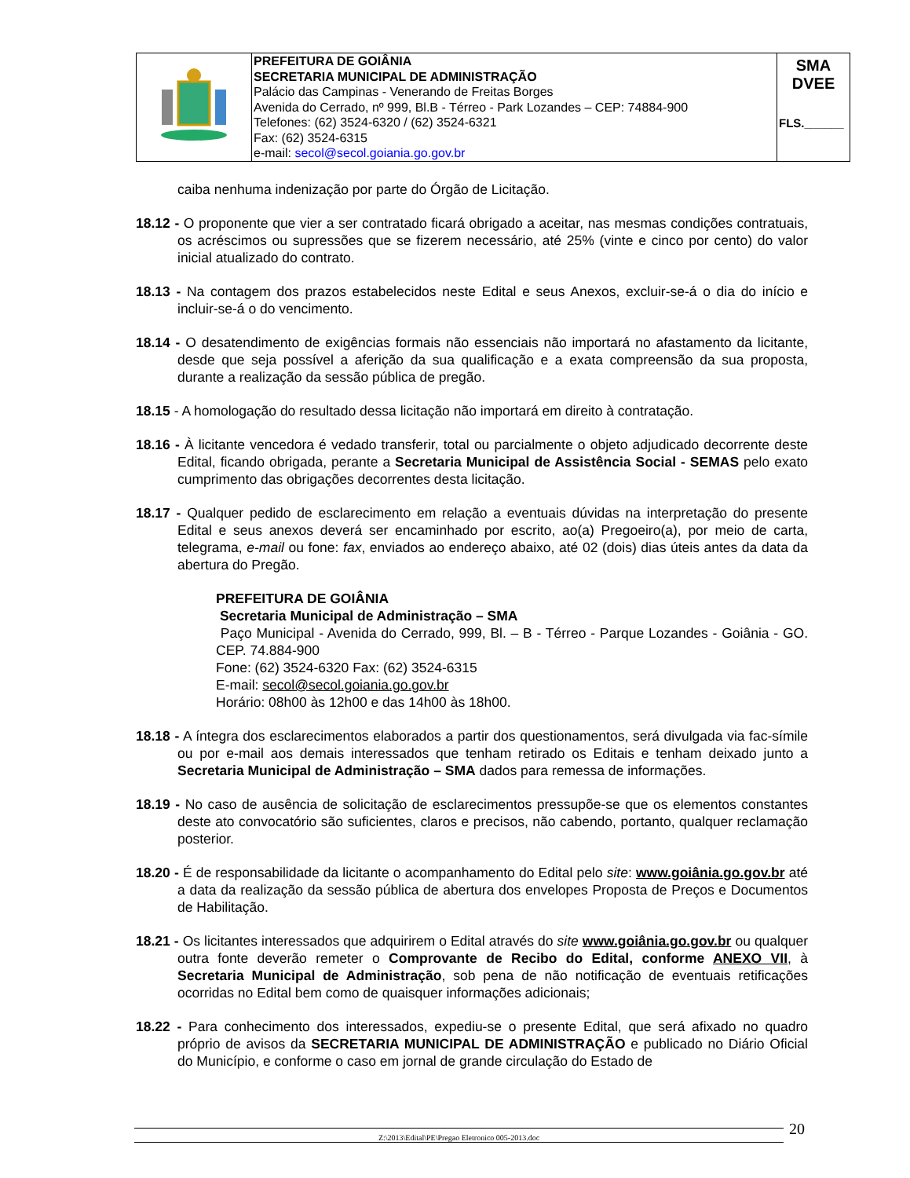| | PREFEITURA DE GOIÂNIA SECRETARIA MUNICIPAL DE ADMINISTRAÇÃO Palácio das Campinas - Venerando de Freitas Borges Avenida do Cerrado, nº 999, Bl.B - Térreo - Park Lozandes – CEP: 74884-900 Telefones: (62) 3524-6320 / (62) 3524-6321 Fax: (62) 3524-6315 e-mail: secol@secol.goiania.go.gov.br | SMA DVEE FLS.______ |
caiba nenhuma indenização por parte do Órgão de Licitação.
18.12 - O proponente que vier a ser contratado ficará obrigado a aceitar, nas mesmas condições contratuais, os acréscimos ou supressões que se fizerem necessário, até 25% (vinte e cinco por cento) do valor inicial atualizado do contrato.
18.13 - Na contagem dos prazos estabelecidos neste Edital e seus Anexos, excluir-se-á o dia do início e incluir-se-á o do vencimento.
18.14 - O desatendimento de exigências formais não essenciais não importará no afastamento da licitante, desde que seja possível a aferição da sua qualificação e a exata compreensão da sua proposta, durante a realização da sessão pública de pregão.
18.15 - A homologação do resultado dessa licitação não importará em direito à contratação.
18.16 - À licitante vencedora é vedado transferir, total ou parcialmente o objeto adjudicado decorrente deste Edital, ficando obrigada, perante a Secretaria Municipal de Assistência Social - SEMAS pelo exato cumprimento das obrigações decorrentes desta licitação.
18.17 - Qualquer pedido de esclarecimento em relação a eventuais dúvidas na interpretação do presente Edital e seus anexos deverá ser encaminhado por escrito, ao(a) Pregoeiro(a), por meio de carta, telegrama, e-mail ou fone: fax, enviados ao endereço abaixo, até 02 (dois) dias úteis antes da data da abertura do Pregão.
PREFEITURA DE GOIÂNIA
Secretaria Municipal de Administração – SMA
Paço Municipal - Avenida do Cerrado, 999, Bl. – B - Térreo - Parque Lozandes - Goiânia - GO. CEP. 74.884-900
Fone: (62) 3524-6320 Fax: (62) 3524-6315
E-mail: secol@secol.goiania.go.gov.br
Horário: 08h00 às 12h00 e das 14h00 às 18h00.
18.18 - A íntegra dos esclarecimentos elaborados a partir dos questionamentos, será divulgada via fac-símile ou por e-mail aos demais interessados que tenham retirado os Editais e tenham deixado junto a Secretaria Municipal de Administração – SMA dados para remessa de informações.
18.19 - No caso de ausência de solicitação de esclarecimentos pressupõe-se que os elementos constantes deste ato convocatório são suficientes, claros e precisos, não cabendo, portanto, qualquer reclamação posterior.
18.20 - É de responsabilidade da licitante o acompanhamento do Edital pelo site: www.goiânia.go.gov.br até a data da realização da sessão pública de abertura dos envelopes Proposta de Preços e Documentos de Habilitação.
18.21 - Os licitantes interessados que adquirirem o Edital através do site www.goiânia.go.gov.br ou qualquer outra fonte deverão remeter o Comprovante de Recibo do Edital, conforme ANEXO VII, à Secretaria Municipal de Administração, sob pena de não notificação de eventuais retificações ocorridas no Edital bem como de quaisquer informações adicionais;
18.22 - Para conhecimento dos interessados, expediu-se o presente Edital, que será afixado no quadro próprio de avisos da SECRETARIA MUNICIPAL DE ADMINISTRAÇÃO e publicado no Diário Oficial do Município, e conforme o caso em jornal de grande circulação do Estado de
Z:\2013\Edital\PE\Pregao Eletronico 005-2013.doc 20